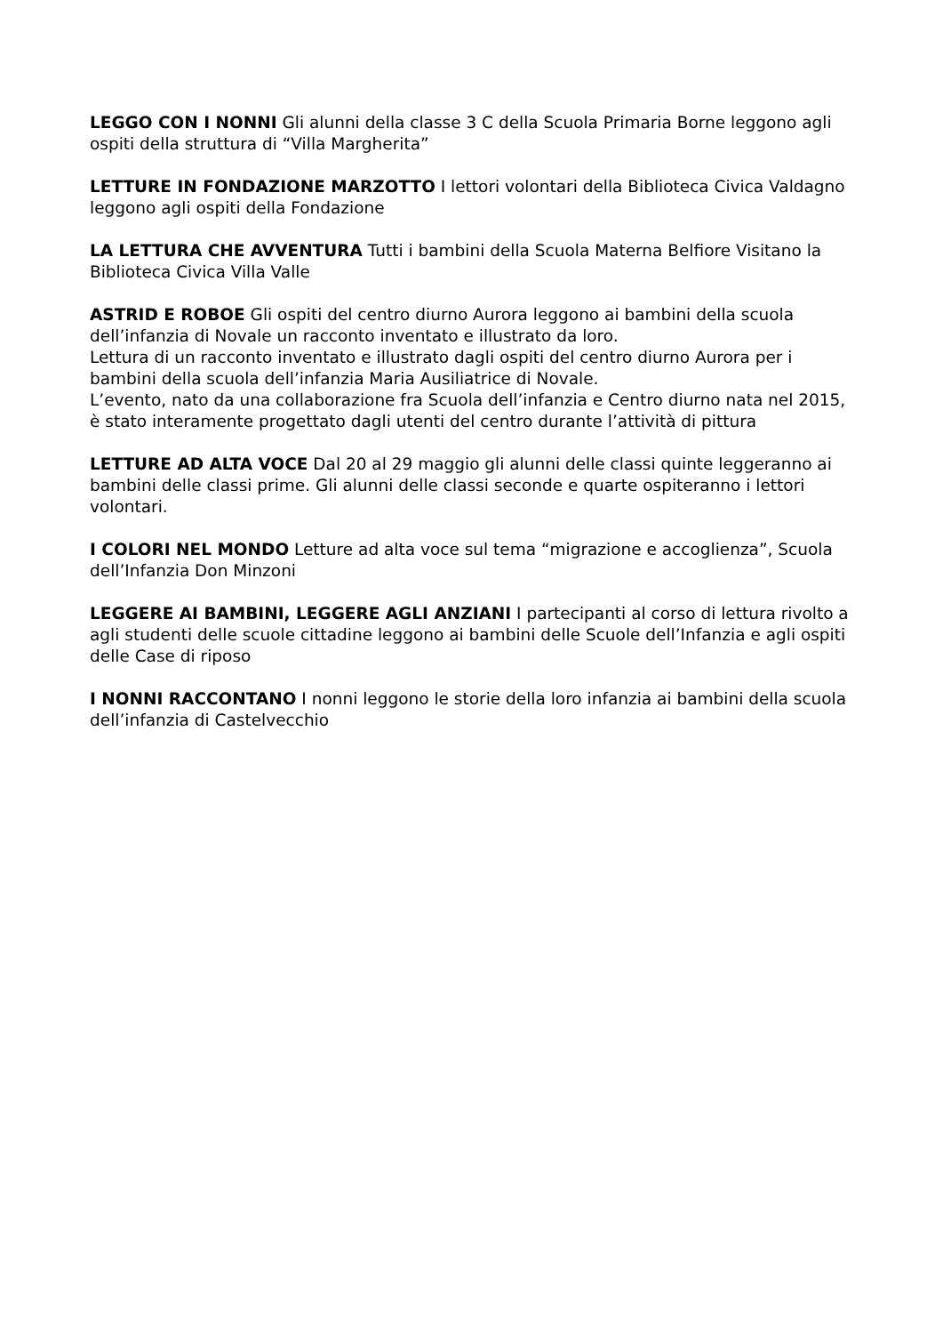LEGGO CON I NONNI Gli alunni della classe 3 C della Scuola Primaria Borne leggono agli ospiti della struttura di “Villa Margherita”
LETTURE IN FONDAZIONE MARZOTTO I lettori volontari della Biblioteca Civica Valdagno leggono agli ospiti della Fondazione
LA LETTURA CHE AVVENTURA Tutti i bambini della Scuola Materna Belfiore Visitano la Biblioteca Civica Villa Valle
ASTRID E ROBOE Gli ospiti del centro diurno Aurora leggono ai bambini della scuola dell’infanzia di Novale un racconto inventato e illustrato da loro.
Lettura di un racconto inventato e illustrato dagli ospiti del centro diurno Aurora per i bambini della scuola dell’infanzia Maria Ausiliatrice di Novale.
L’evento, nato da una collaborazione fra Scuola dell’infanzia e Centro diurno nata nel 2015, è stato interamente progettato dagli utenti del centro durante l’attività di pittura
LETTURE AD ALTA VOCE Dal 20 al 29 maggio gli alunni delle classi quinte leggeranno ai bambini delle classi prime. Gli alunni delle classi seconde e quarte ospiteranno i lettori volontari.
I COLORI NEL MONDO Letture ad alta voce sul tema “migrazione e accoglienza”, Scuola dell’Infanzia Don Minzoni
LEGGERE AI BAMBINI, LEGGERE AGLI ANZIANI I partecipanti al corso di lettura rivolto a agli studenti delle scuole cittadine leggono ai bambini delle Scuole dell’Infanzia e agli ospiti delle Case di riposo
I NONNI RACCONTANO I nonni leggono le storie della loro infanzia ai bambini della scuola dell’infanzia di Castelvecchio